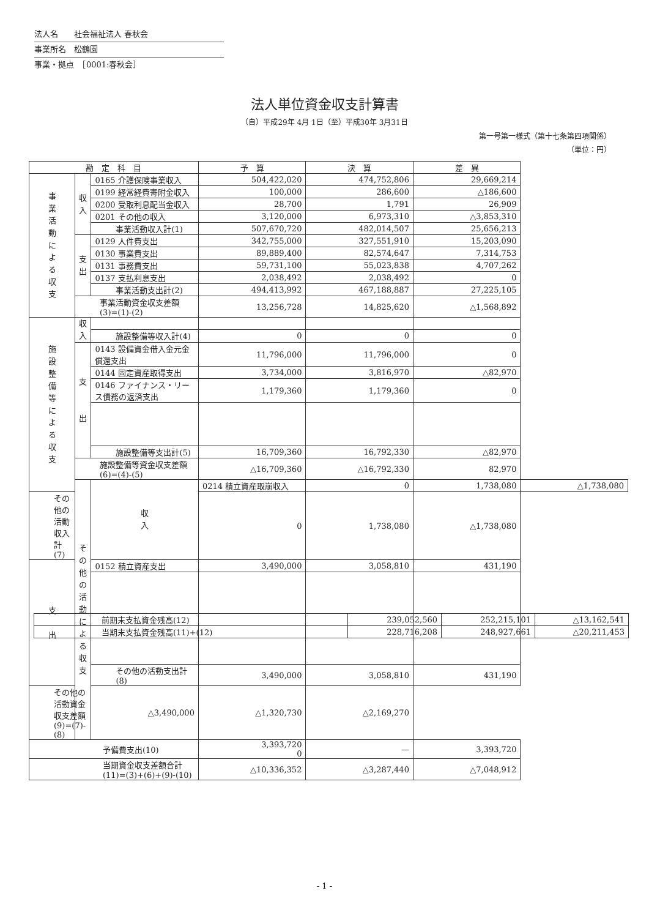法人名　　社会福祉法人 春秋会
事業所名　松鶴園
事業・拠点　［0001:春秋会］
法人単位資金収支計算書
（自）平成29年 4月 1日（至）平成30年 3月31日
第一号第一様式（第十七条第四項関係）
（単位：円）
| 勘 定 科 目 | | | 予 算 | 決 算 | 差 異 | |
| --- | --- | --- | --- | --- | --- | --- |
| 事 業 活 動 に よ る 収 支 | 収 入 | 0165 介護保険事業収入 | 504,422,020 | 474,752,806 | 29,669,214 | |
| | | 0199 経常経費寄附金収入 | 100,000 | 286,600 | △186,600 | |
| | | 0200 受取利息配当金収入 | 28,700 | 1,791 | 26,909 | |
| | | 0201 その他の収入 | 3,120,000 | 6,973,310 | △3,853,310 | |
| | | 事業活動収入計(1) | 507,670,720 | 482,014,507 | 25,656,213 | |
| | 支 出 | 0129 人件費支出 | 342,755,000 | 327,551,910 | 15,203,090 | |
| | | 0130 事業費支出 | 89,889,400 | 82,574,647 | 7,314,753 | |
| | | 0131 事務費支出 | 59,731,100 | 55,023,838 | 4,707,262 | |
| | | 0137 支払利息支出 | 2,038,492 | 2,038,492 | 0 | |
| | | 事業活動支出計(2) | 494,413,992 | 467,188,887 | 27,225,105 | |
| | 事業活動資金収支差額(3)=(1)-(2) | | 13,256,728 | 14,825,620 | △1,568,892 | |
| 施 設 整 備 等 に よ る 収 支 | 収 入 | | | | | |
| | | 施設整備等収入計(4) | 0 | 0 | 0 | |
| | 支 出 | 0143 設備資金借入金元金償還支出 | 11,796,000 | 11,796,000 | 0 | |
| | | 0144 固定資産取得支出 | 3,734,000 | 3,816,970 | △82,970 | |
| | | 0146 ファイナンス・リース債務の返済支出 | 1,179,360 | 1,179,360 | 0 | |
| | | 施設整備等支出計(5) | 16,709,360 | 16,792,330 | △82,970 | |
| | 施設整備等資金収支差額(6)=(4)-(5) | | △16,709,360 | △16,792,330 | 82,970 | |
| | そ の 他 の 活 動 に よ る 収 支 | 収 入 | 0214 積立資産取崩収入 | 0 | 1,738,080 | △1,738,080 |
| その他の活動収入計(7) | | | 0 | 1,738,080 | △1,738,080 | |
| 支 出 | | 0152 積立資産支出 | 3,490,000 | 3,058,810 | 431,190 | |
| | | その他の活動支出計(8) | 3,490,000 | 3,058,810 | 431,190 | |
| その他の活動資金収支差額(9)=(7)-(8) | | △3,490,000 | △1,320,730 | △2,169,270 | | |
| 予備費支出(10) | | | 3,393,720 0 | — | 3,393,720 | |
| 当期資金収支差額合計(11)=(3)+(6)+(9)-(10) | | | △10,336,352 | △3,287,440 | △7,048,912 | |
| 前期末支払資金残高(12) | 239,052,560 | 252,215,101 | △13,162,541 |
| 当期末支払資金残高(11)+(12) | 228,716,208 | 248,927,661 | △20,211,453 |
- 1 -